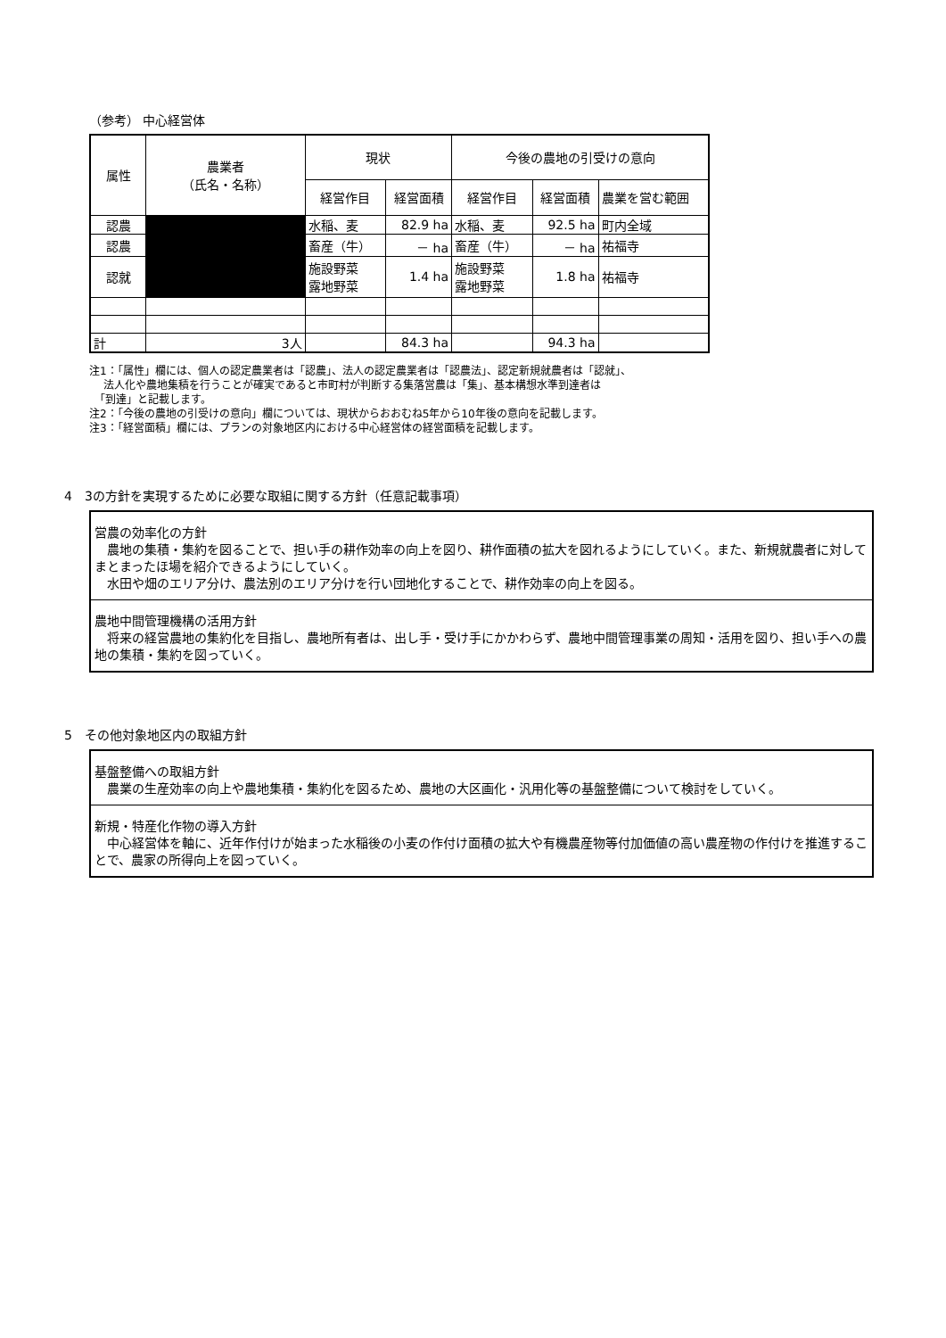（参考） 中心経営体
| 属性 | 農業者 （氏名・名称） | 現状 | | 今後の農地の引受けの意向 | | |
| --- | --- | --- | --- | --- | --- | --- |
| | | 経営作目 | 経営面積 | 経営作目 | 経営面積 | 農業を営む範囲 |
| 認農 | | 水稲、麦 | 82.9 ha | 水稲、麦 | 92.5 ha | 町内全域 |
| 認農 | | 畜産（牛） | － ha | 畜産（牛） | － ha | 祐福寺 |
| 認就 | | 施設野菜 露地野菜 | 1.4 ha | 施設野菜 露地野菜 | 1.8 ha | 祐福寺 |
| 計 | 3人 | | 84.3 ha | | 94.3 ha | |
注1：「属性」欄には、個人の認定農業者は「認農」、法人の認定農業者は「認農法」、認定新規就農者は「認就」、
　 法人化や農地集積を行うことが確実であると市町村が判断する集落営農は「集」、基本構想水準到達者は
　「到達」と記載します。
注2：「今後の農地の引受けの意向」欄については、現状からおおむね5年から10年後の意向を記載します。
注3：「経営面積」欄には、プランの対象地区内における中心経営体の経営面積を記載します。
4　3の方針を実現するために必要な取組に関する方針（任意記載事項）
営農の効率化の方針
　農地の集積・集約を図ることで、担い手の耕作効率の向上を図り、耕作面積の拡大を図れるようにしていく。また、新規就農者に対してまとまったほ場を紹介できるようにしていく。
　水田や畑のエリア分け、農法別のエリア分けを行い団地化することで、耕作効率の向上を図る。
農地中間管理機構の活用方針
　将来の経営農地の集約化を目指し、農地所有者は、出し手・受け手にかかわらず、農地中間管理事業の周知・活用を図り、担い手への農地の集積・集約を図っていく。
5　その他対象地区内の取組方針
基盤整備への取組方針
　農業の生産効率の向上や農地集積・集約化を図るため、農地の大区画化・汎用化等の基盤整備について検討をしていく。
新規・特産化作物の導入方針
　中心経営体を軸に、近年作付けが始まった水稲後の小麦の作付け面積の拡大や有機農産物等付加価値の高い農産物の作付けを推進することで、農家の所得向上を図っていく。